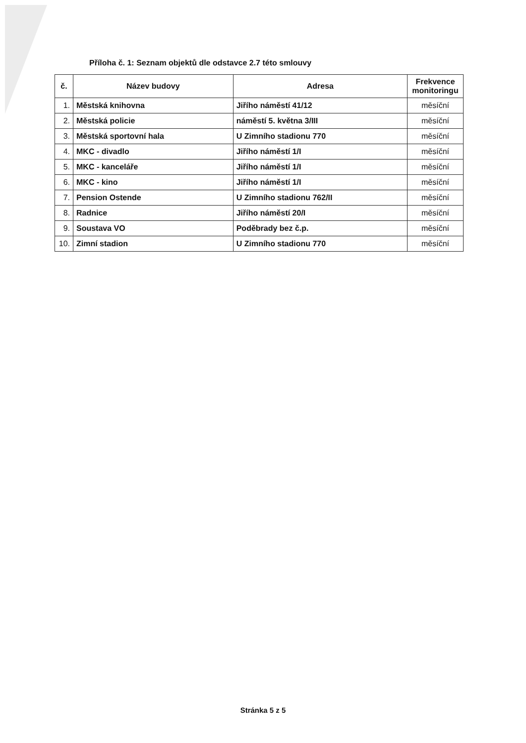Příloha č. 1: Seznam objektů dle odstavce 2.7 této smlouvy
| č. | Název budovy | Adresa | Frekvence monitoringu |
| --- | --- | --- | --- |
| 1. | Městská knihovna | Jiřího náměstí 41/12 | měsíční |
| 2. | Městská policie | náměstí 5. května 3/III | měsíční |
| 3. | Městská sportovní hala | U Zimního stadionu 770 | měsíční |
| 4. | MKC - divadlo | Jiřího náměstí 1/I | měsíční |
| 5. | MKC - kanceláře | Jiřího náměstí 1/I | měsíční |
| 6. | MKC - kino | Jiřího náměstí 1/I | měsíční |
| 7. | Pension Ostende | U Zimního stadionu 762/II | měsíční |
| 8. | Radnice | Jiřího náměstí 20/I | měsíční |
| 9. | Soustava VO | Poděbrady bez č.p. | měsíční |
| 10. | Zimní stadion | U Zimního stadionu 770 | měsíční |
Stránka 5 z 5